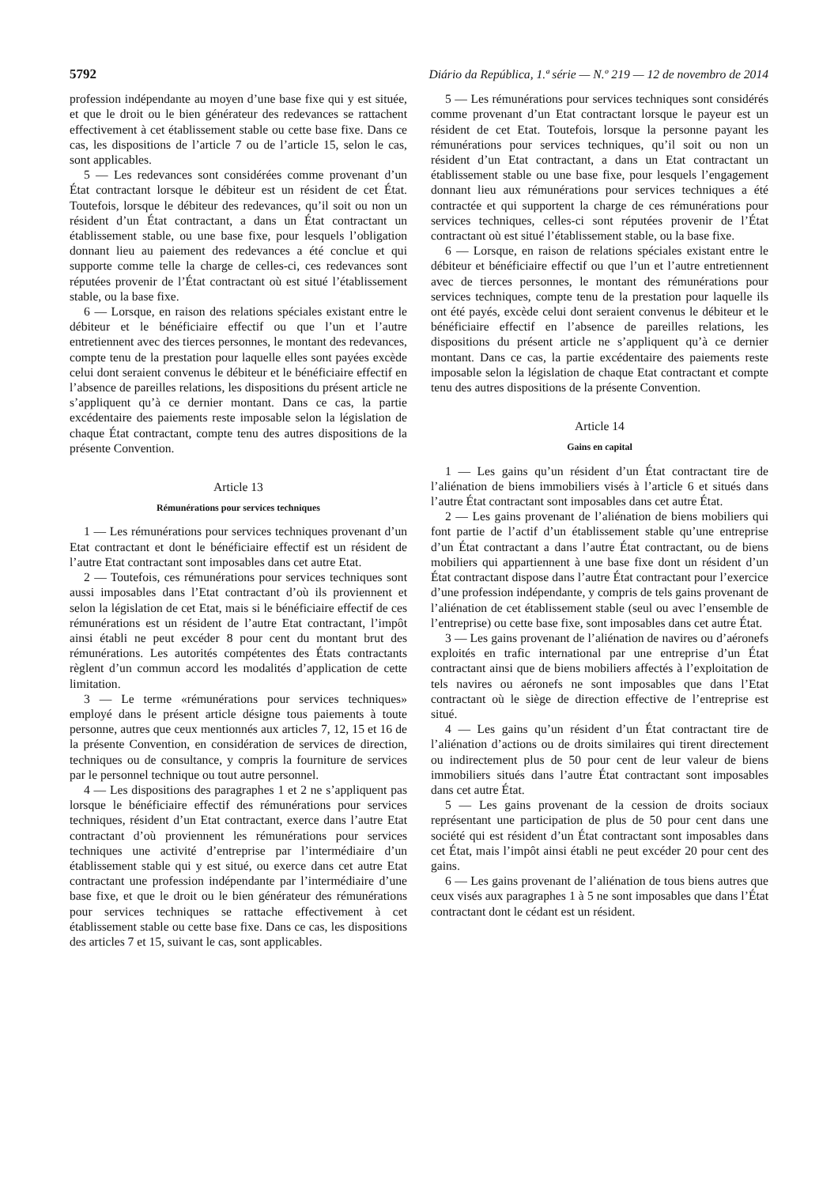5792 Diário da República, 1.ª série — N.º 219 — 12 de novembro de 2014
profession indépendante au moyen d’une base fixe qui y est située, et que le droit ou le bien générateur des redevances se rattachent effectivement à cet établissement stable ou cette base fixe. Dans ce cas, les dispositions de l’article 7 ou de l’article 15, selon le cas, sont applicables.
5 — Les redevances sont considérées comme provenant d’un État contractant lorsque le débiteur est un résident de cet État. Toutefois, lorsque le débiteur des redevances, qu’il soit ou non un résident d’un État contractant, a dans un État contractant un établissement stable, ou une base fixe, pour lesquels l’obligation donnant lieu au paiement des redevances a été conclue et qui supporte comme telle la charge de celles-ci, ces redevances sont réputées provenir de l’État contractant où est situé l’établissement stable, ou la base fixe.
6 — Lorsque, en raison des relations spéciales existant entre le débiteur et le bénéficiaire effectif ou que l’un et l’autre entretiennent avec des tierces personnes, le montant des redevances, compte tenu de la prestation pour laquelle elles sont payées excède celui dont seraient convenus le débiteur et le bénéficiaire effectif en l’absence de pareilles relations, les dispositions du présent article ne s’appliquent qu’à ce dernier montant. Dans ce cas, la partie excédentaire des paiements reste imposable selon la législation de chaque État contractant, compte tenu des autres dispositions de la présente Convention.
Article 13
Rémunérations pour services techniques
1 — Les rémunérations pour services techniques provenant d’un Etat contractant et dont le bénéficiaire effectif est un résident de l’autre Etat contractant sont imposables dans cet autre Etat.
2 — Toutefois, ces rémunérations pour services techniques sont aussi imposables dans l’Etat contractant d’où ils proviennent et selon la législation de cet Etat, mais si le bénéficiaire effectif de ces rémunérations est un résident de l’autre Etat contractant, l’impôt ainsi établi ne peut excéder 8 pour cent du montant brut des rémunérations. Les autorités compétentes des États contractants règlent d’un commun accord les modalités d’application de cette limitation.
3 — Le terme «rémunérations pour services techniques» employé dans le présent article désigne tous paiements à toute personne, autres que ceux mentionnés aux articles 7, 12, 15 et 16 de la présente Convention, en considération de services de direction, techniques ou de consultance, y compris la fourniture de services par le personnel technique ou tout autre personnel.
4 — Les dispositions des paragraphes 1 et 2 ne s’appliquent pas lorsque le bénéficiaire effectif des rémunérations pour services techniques, résident d’un Etat contractant, exerce dans l’autre Etat contractant d’où proviennent les rémunérations pour services techniques une activité d’entreprise par l’intermédiaire d’un établissement stable qui y est situé, ou exerce dans cet autre Etat contractant une profession indépendante par l’intermédiaire d’une base fixe, et que le droit ou le bien générateur des rémunérations pour services techniques se rattache effectivement à cet établissement stable ou cette base fixe. Dans ce cas, les dispositions des articles 7 et 15, suivant le cas, sont applicables.
5 — Les rémunérations pour services techniques sont considérés comme provenant d’un Etat contractant lorsque le payeur est un résident de cet Etat. Toutefois, lorsque la personne payant les rémunérations pour services techniques, qu’il soit ou non un résident d’un Etat contractant, a dans un Etat contractant un établissement stable ou une base fixe, pour lesquels l’engagement donnant lieu aux rémunérations pour services techniques a été contractée et qui supportent la charge de ces rémunérations pour services techniques, celles-ci sont réputées provenir de l’État contractant où est situé l’établissement stable, ou la base fixe.
6 — Lorsque, en raison de relations spéciales existant entre le débiteur et bénéficiaire effectif ou que l’un et l’autre entretiennent avec de tierces personnes, le montant des rémunérations pour services techniques, compte tenu de la prestation pour laquelle ils ont été payés, excède celui dont seraient convenus le débiteur et le bénéficiaire effectif en l’absence de pareilles relations, les dispositions du présent article ne s’appliquent qu’à ce dernier montant. Dans ce cas, la partie excédentaire des paiements reste imposable selon la législation de chaque Etat contractant et compte tenu des autres dispositions de la présente Convention.
Article 14
Gains en capital
1 — Les gains qu’un résident d’un État contractant tire de l’aliénation de biens immobiliers visés à l’article 6 et situés dans l’autre État contractant sont imposables dans cet autre État.
2 — Les gains provenant de l’aliénation de biens mobiliers qui font partie de l’actif d’un établissement stable qu’une entreprise d’un État contractant a dans l’autre État contractant, ou de biens mobiliers qui appartiennent à une base fixe dont un résident d’un État contractant dispose dans l’autre État contractant pour l’exercice d’une profession indépendante, y compris de tels gains provenant de l’aliénation de cet établissement stable (seul ou avec l’ensemble de l’entreprise) ou cette base fixe, sont imposables dans cet autre État.
3 — Les gains provenant de l’aliénation de navires ou d’aéronefs exploités en trafic international par une entreprise d’un État contractant ainsi que de biens mobiliers affectés à l’exploitation de tels navires ou aéronefs ne sont imposables que dans l’Etat contractant où le siège de direction effective de l’entreprise est situé.
4 — Les gains qu’un résident d’un État contractant tire de l’aliénation d’actions ou de droits similaires qui tirent directement ou indirectement plus de 50 pour cent de leur valeur de biens immobiliers situés dans l’autre État contractant sont imposables dans cet autre État.
5 — Les gains provenant de la cession de droits sociaux représentant une participation de plus de 50 pour cent dans une société qui est résident d’un État contractant sont imposables dans cet État, mais l’impôt ainsi établi ne peut excéder 20 pour cent des gains.
6 — Les gains provenant de l’aliénation de tous biens autres que ceux visés aux paragraphes 1 à 5 ne sont imposables que dans l’État contractant dont le cédant est un résident.